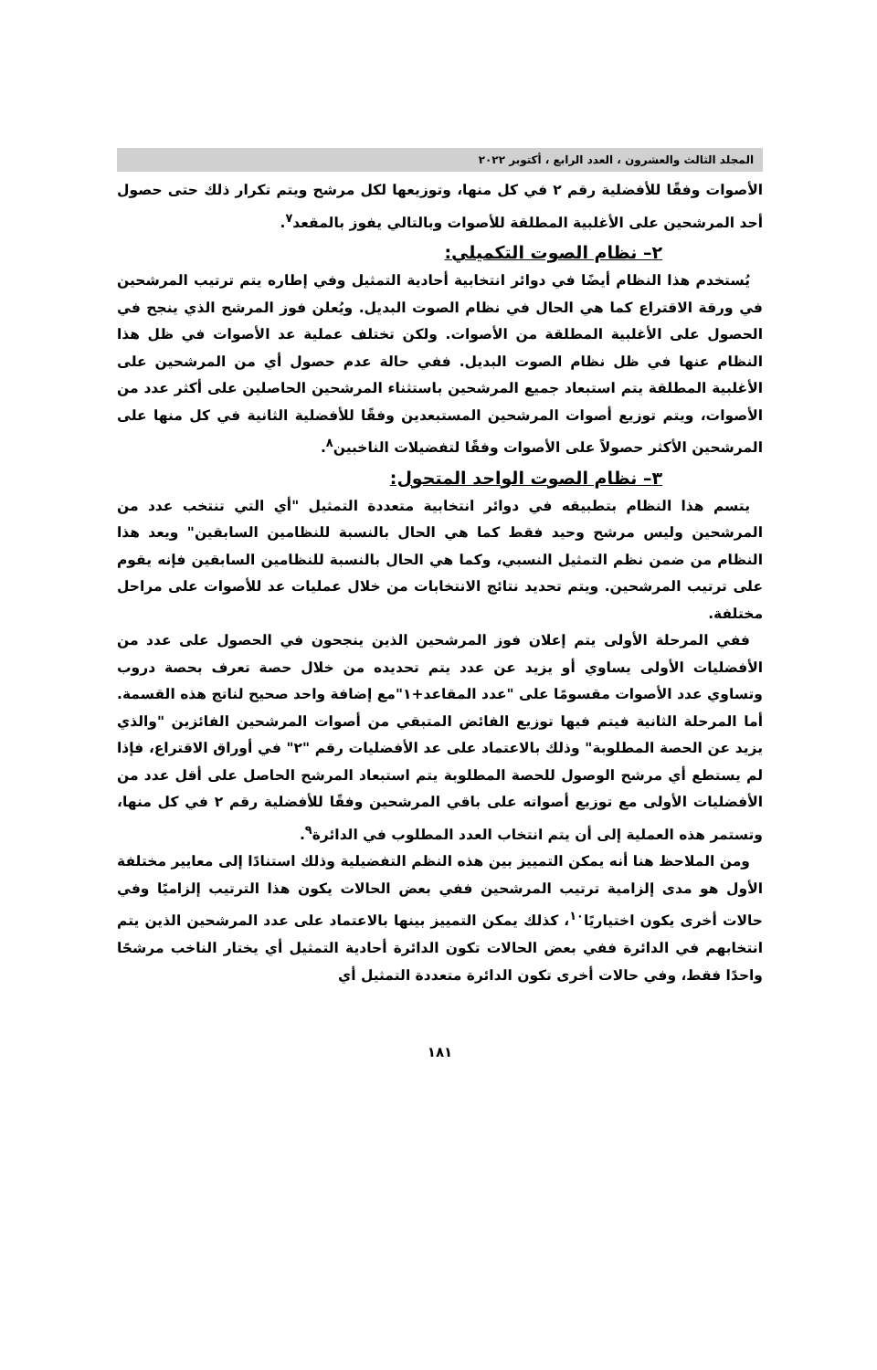المجلد الثالث والعشرون ، العدد الرابع ، أكتوبر ٢٠٢٢
الأصوات وفقًا للأفضلية رقم ٢ في كل منها، وتوزيعها لكل مرشح ويتم تكرار ذلك حتى حصول أحد المرشحين على الأغلبية المطلقة للأصوات وبالتالي يفوز بالمقعد<sup>٧</sup>.
٢– نظام الصوت التكميلي:
يُستخدم هذا النظام أيضًا في دوائر انتخابية أحادية التمثيل وفي إطاره يتم ترتيب المرشحين في ورقة الاقتراع كما هي الحال في نظام الصوت البديل. ويُعلن فوز المرشح الذي ينجح في الحصول على الأغلبية المطلقة من الأصوات. ولكن تختلف عملية عد الأصوات في ظل هذا النظام عنها في ظل نظام الصوت البديل. ففي حالة عدم حصول أي من المرشحين على الأغلبية المطلقة يتم استبعاد جميع المرشحين باستثناء المرشحين الحاصلين على أكثر عدد من الأصوات، ويتم توزيع أصوات المرشحين المستبعدين وفقًا للأفضلية الثانية في كل منها على المرشحين الأكثر حصولاً على الأصوات وفقًا لتفضيلات الناخبين<sup>٨</sup>.
٣– نظام الصوت الواحد المتحول:
يتسم هذا النظام بتطبيقه في دوائر انتخابية متعددة التمثيل "أي التي تنتخب عدد من المرشحين وليس مرشح وحيد فقط كما هي الحال بالنسبة للنظامين السابقين" ويعد هذا النظام من ضمن نظم التمثيل النسبي، وكما هي الحال بالنسبة للنظامين السابقين فإنه يقوم على ترتيب المرشحين. ويتم تحديد نتائج الانتخابات من خلال عمليات عد للأصوات على مراحل مختلفة.
ففي المرحلة الأولى يتم إعلان فوز المرشحين الذين ينجحون في الحصول على عدد من الأفضليات الأولى يساوي أو يزيد عن عدد يتم تحديده من خلال حصة تعرف بحصة دروب وتساوي عدد الأصوات مقسومًا على "عدد المقاعد+١"مع إضافة واحد صحيح لناتج هذه القسمة. أما المرحلة الثانية فيتم فيها توزيع الفائض المتبقي من أصوات المرشحين الفائزين "والذي يزيد عن الحصة المطلوبة" وذلك بالاعتماد على عد الأفضليات رقم "٢" في أوراق الاقتراع، فإذا لم يستطع أي مرشح الوصول للحصة المطلوبة يتم استبعاد المرشح الحاصل على أقل عدد من الأفضليات الأولى مع توزيع أصواته على باقي المرشحين وفقًا للأفضلية رقم ٢ في كل منها، وتستمر هذه العملية إلى أن يتم انتخاب العدد المطلوب في الدائرة<sup>٩</sup>.
ومن الملاحظ هنا أنه يمكن التمييز بين هذه النظم التفضيلية وذلك استنادًا إلى معايير مختلفة الأول هو مدى إلزامية ترتيب المرشحين ففي بعض الحالات يكون هذا الترتيب إلزاميًا وفي حالات أخرى يكون اختياريًا<sup>١٠</sup>، كذلك يمكن التمييز بينها بالاعتماد على عدد المرشحين الذين يتم انتخابهم في الدائرة ففي بعض الحالات تكون الدائرة أحادية التمثيل أي يختار الناخب مرشحًا واحدًا فقط، وفي حالات أخرى تكون الدائرة متعددة التمثيل أي
١٨١